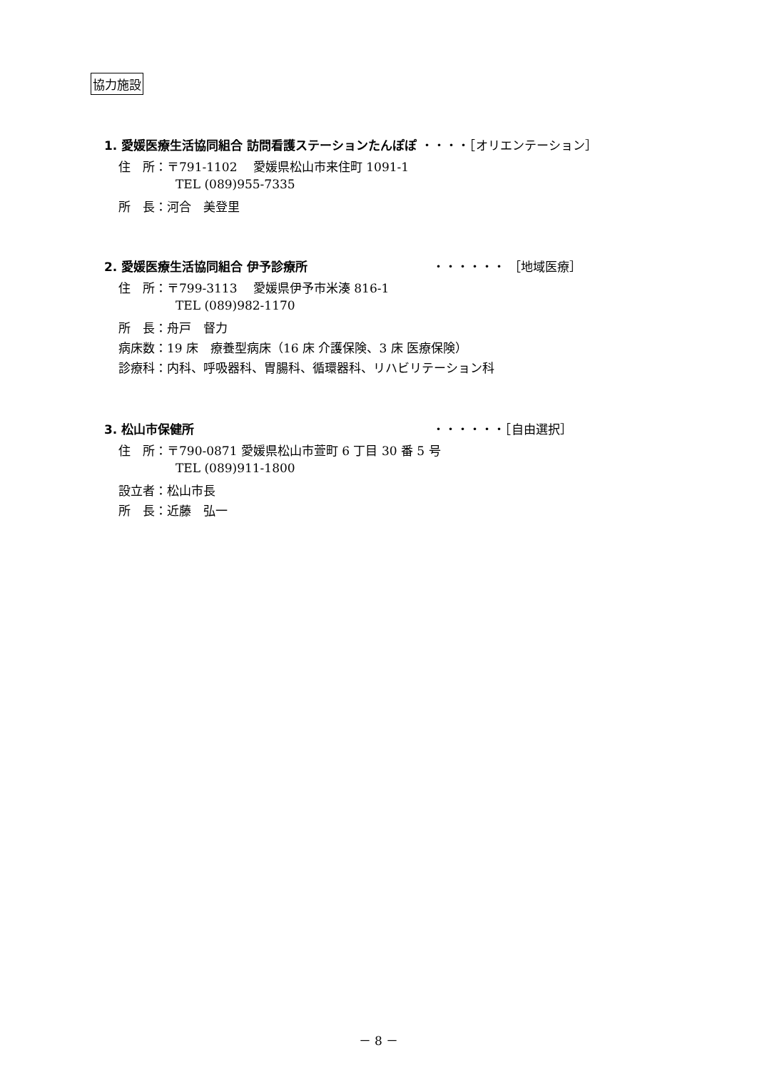協力施設
1. 愛媛医療生活協同組合 訪問看護ステーションたんぽぽ ・・・・［オリエンテーション］
住　所：〒791-1102　 愛媛県松山市来住町 1091-1
TEL (089)955-7335
所　長：河合　美登里
2. 愛媛医療生活協同組合 伊予診療所 ・・・・・・ ［地域医療］
住　所：〒799-3113　 愛媛県伊予市米湊 816-1
TEL (089)982-1170
所　長：舟戸　督力
病床数：19 床　療養型病床（16 床 介護保険、3 床 医療保険）
診療科：内科、呼吸器科、胃腸科、循環器科、リハビリテーション科
3. 松山市保健所 ・・・・・・［自由選択］
住　所：〒790-0871 愛媛県松山市萱町 6 丁目 30 番 5 号
TEL (089)911-1800
設立者：松山市長
所　長：近藤　弘一
－ 8 －